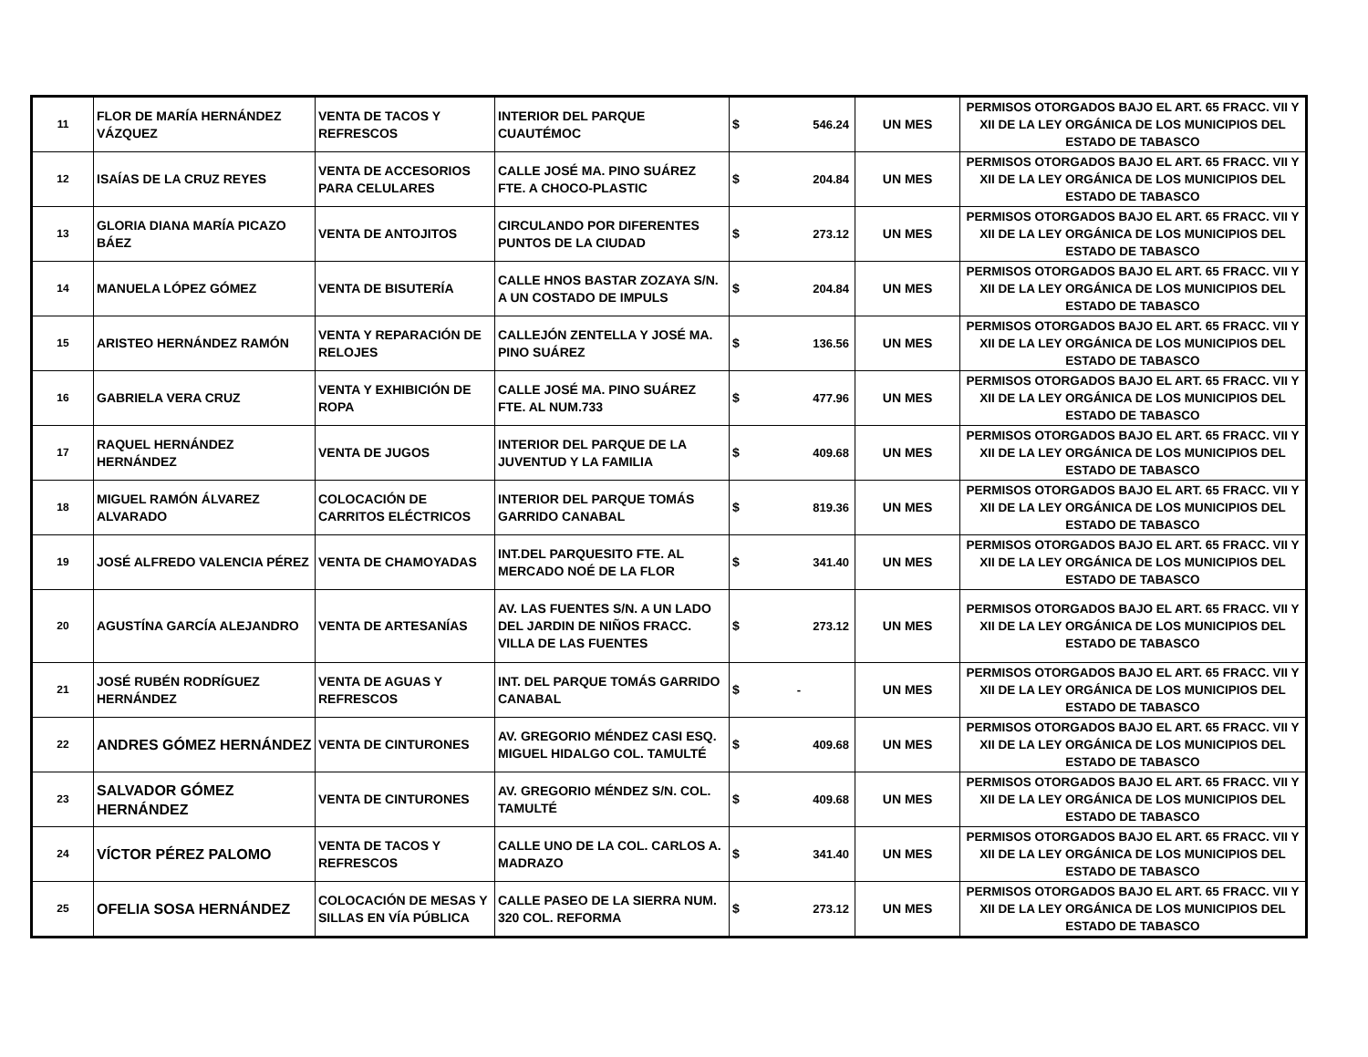| 11 | FLOR DE MARÍA HERNÁNDEZ VÁZQUEZ | VENTA DE TACOS Y REFRESCOS | INTERIOR DEL PARQUE CUAUTÉMOC | $ | 546.24 | UN MES | PERMISOS OTORGADOS BAJO EL ART. 65 FRACC. VII Y XII DE LA LEY ORGÁNICA DE LOS MUNICIPIOS DEL ESTADO DE TABASCO |
| 12 | ISAÍAS DE LA CRUZ REYES | VENTA DE ACCESORIOS PARA CELULARES | CALLE JOSÉ MA. PINO SUÁREZ FTE. A CHOCO-PLASTIC | $ | 204.84 | UN MES | PERMISOS OTORGADOS BAJO EL ART. 65 FRACC. VII Y XII DE LA LEY ORGÁNICA DE LOS MUNICIPIOS DEL ESTADO DE TABASCO |
| 13 | GLORIA DIANA MARÍA PICAZO BÁEZ | VENTA DE ANTOJITOS | CIRCULANDO POR DIFERENTES PUNTOS DE LA CIUDAD | $ | 273.12 | UN MES | PERMISOS OTORGADOS BAJO EL ART. 65 FRACC. VII Y XII DE LA LEY ORGÁNICA DE LOS MUNICIPIOS DEL ESTADO DE TABASCO |
| 14 | MANUELA LÓPEZ GÓMEZ | VENTA DE BISUTERÍA | CALLE HNOS BASTAR ZOZAYA S/N. A UN COSTADO DE IMPULS | $ | 204.84 | UN MES | PERMISOS OTORGADOS BAJO EL ART. 65 FRACC. VII Y XII DE LA LEY ORGÁNICA DE LOS MUNICIPIOS DEL ESTADO DE TABASCO |
| 15 | ARISTEO HERNÁNDEZ RAMÓN | VENTA Y REPARACIÓN DE RELOJES | CALLEJÓN ZENTELLA Y JOSÉ MA. PINO SUÁREZ | $ | 136.56 | UN MES | PERMISOS OTORGADOS BAJO EL ART. 65 FRACC. VII Y XII DE LA LEY ORGÁNICA DE LOS MUNICIPIOS DEL ESTADO DE TABASCO |
| 16 | GABRIELA VERA CRUZ | VENTA Y EXHIBICIÓN DE ROPA | CALLE JOSÉ MA. PINO SUÁREZ FTE. AL NUM.733 | $ | 477.96 | UN MES | PERMISOS OTORGADOS BAJO EL ART. 65 FRACC. VII Y XII DE LA LEY ORGÁNICA DE LOS MUNICIPIOS DEL ESTADO DE TABASCO |
| 17 | RAQUEL HERNÁNDEZ HERNÁNDEZ | VENTA DE JUGOS | INTERIOR DEL PARQUE DE LA JUVENTUD Y LA FAMILIA | $ | 409.68 | UN MES | PERMISOS OTORGADOS BAJO EL ART. 65 FRACC. VII Y XII DE LA LEY ORGÁNICA DE LOS MUNICIPIOS DEL ESTADO DE TABASCO |
| 18 | MIGUEL RAMÓN ÁLVAREZ ALVARADO | COLOCACIÓN DE CARRITOS ELÉCTRICOS | INTERIOR DEL PARQUE TOMÁS GARRIDO CANABAL | $ | 819.36 | UN MES | PERMISOS OTORGADOS BAJO EL ART. 65 FRACC. VII Y XII DE LA LEY ORGÁNICA DE LOS MUNICIPIOS DEL ESTADO DE TABASCO |
| 19 | JOSÉ ALFREDO VALENCIA PÉREZ | VENTA DE CHAMOYADAS | INT.DEL PARQUESITO FTE. AL MERCADO NOÉ DE LA FLOR | $ | 341.40 | UN MES | PERMISOS OTORGADOS BAJO EL ART. 65 FRACC. VII Y XII DE LA LEY ORGÁNICA DE LOS MUNICIPIOS DEL ESTADO DE TABASCO |
| 20 | AGUSTÍNA GARCÍA ALEJANDRO | VENTA DE ARTESANÍAS | AV. LAS FUENTES S/N. A UN LADO DEL JARDIN DE NIÑOS FRACC. VILLA DE LAS FUENTES | $ | 273.12 | UN MES | PERMISOS OTORGADOS BAJO EL ART. 65 FRACC. VII Y XII DE LA LEY ORGÁNICA DE LOS MUNICIPIOS DEL ESTADO DE TABASCO |
| 21 | JOSÉ RUBÉN RODRÍGUEZ HERNÁNDEZ | VENTA DE AGUAS Y REFRESCOS | INT. DEL PARQUE TOMÁS GARRIDO CANABAL | $ | - | UN MES | PERMISOS OTORGADOS BAJO EL ART. 65 FRACC. VII Y XII DE LA LEY ORGÁNICA DE LOS MUNICIPIOS DEL ESTADO DE TABASCO |
| 22 | ANDRES GÓMEZ HERNÁNDEZ | VENTA DE CINTURONES | AV. GREGORIO MÉNDEZ CASI ESQ. MIGUEL HIDALGO COL. TAMULTÉ | $ | 409.68 | UN MES | PERMISOS OTORGADOS BAJO EL ART. 65 FRACC. VII Y XII DE LA LEY ORGÁNICA DE LOS MUNICIPIOS DEL ESTADO DE TABASCO |
| 23 | SALVADOR GÓMEZ HERNÁNDEZ | VENTA DE CINTURONES | AV. GREGORIO MÉNDEZ S/N. COL. TAMULTÉ | $ | 409.68 | UN MES | PERMISOS OTORGADOS BAJO EL ART. 65 FRACC. VII Y XII DE LA LEY ORGÁNICA DE LOS MUNICIPIOS DEL ESTADO DE TABASCO |
| 24 | VÍCTOR PÉREZ PALOMO | VENTA DE TACOS Y REFRESCOS | CALLE UNO DE LA COL. CARLOS A. MADRAZO | $ | 341.40 | UN MES | PERMISOS OTORGADOS BAJO EL ART. 65 FRACC. VII Y XII DE LA LEY ORGÁNICA DE LOS MUNICIPIOS DEL ESTADO DE TABASCO |
| 25 | OFELIA SOSA HERNÁNDEZ | COLOCACIÓN DE MESAS Y SILLAS EN VÍA PÚBLICA | CALLE PASEO DE LA SIERRA NUM. 320 COL. REFORMA | $ | 273.12 | UN MES | PERMISOS OTORGADOS BAJO EL ART. 65 FRACC. VII Y XII DE LA LEY ORGÁNICA DE LOS MUNICIPIOS DEL ESTADO DE TABASCO |